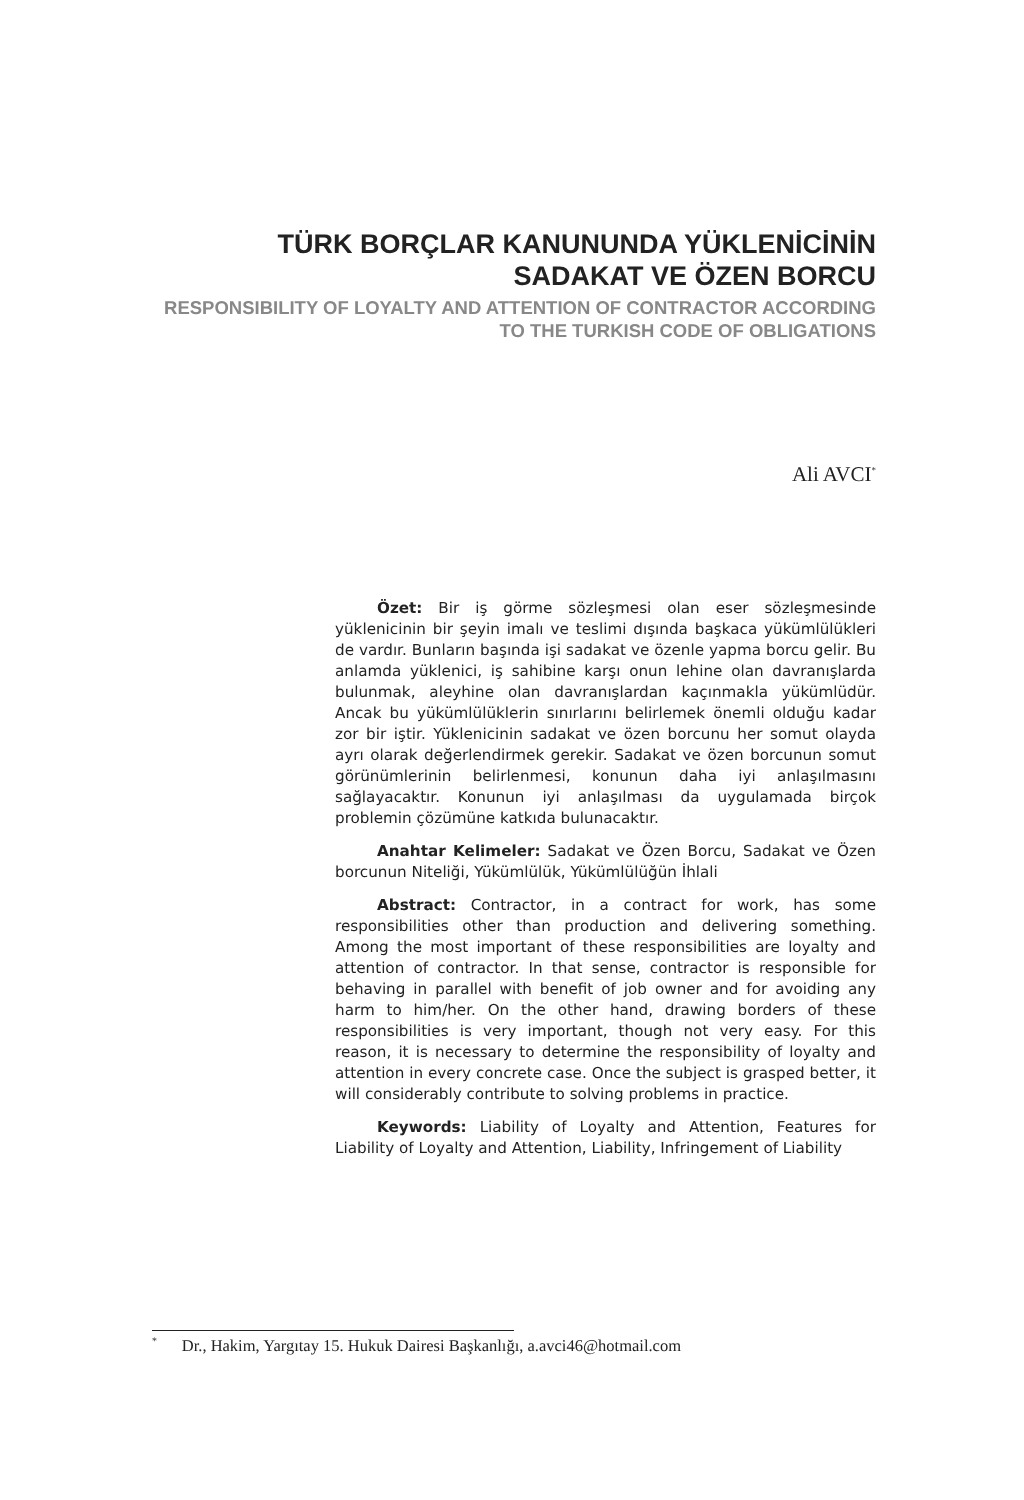TÜRK BORÇLAR KANUNUNDA YÜKLENİCİNİN SADAKAT VE ÖZEN BORCU
RESPONSIBILITY OF LOYALTY AND ATTENTION OF CONTRACTOR ACCORDING TO THE TURKISH CODE OF OBLIGATIONS
Ali AVCI<sup>*</sup>
Özet: Bir iş görme sözleşmesi olan eser sözleşmesinde yüklenicinin bir şeyin imalı ve teslimi dışında başkaca yükümlülükleri de vardır. Bunların başında işi sadakat ve özenle yapma borcu gelir. Bu anlamda yüklenici, iş sahibine karşı onun lehine olan davranışlarda bulunmak, aleyhine olan davranışlardan kaçınmakla yükümlüdür. Ancak bu yükümlülüklerin sınırlarını belirlemek önemli olduğu kadar zor bir iştir. Yüklenicinin sadakat ve özen borcunu her somut olayda ayrı olarak değerlendirmek gerekir. Sadakat ve özen borcunun somut görünümlerinin belirlenmesi, konunun daha iyi anlaşılmasını sağlayacaktır. Konunun iyi anlaşılması da uygulamada birçok problemin çözümüne katkıda bulunacaktır.
Anahtar Kelimeler: Sadakat ve Özen Borcu, Sadakat ve Özen borcunun Niteliği, Yükümlülük, Yükümlülüğün İhlali
Abstract: Contractor, in a contract for work, has some responsibilities other than production and delivering something. Among the most important of these responsibilities are loyalty and attention of contractor. In that sense, contractor is responsible for behaving in parallel with benefit of job owner and for avoiding any harm to him/her. On the other hand, drawing borders of these responsibilities is very important, though not very easy. For this reason, it is necessary to determine the responsibility of loyalty and attention in every concrete case. Once the subject is grasped better, it will considerably contribute to solving problems in practice.
Keywords: Liability of Loyalty and Attention, Features for Liability of Loyalty and Attention, Liability, Infringement of Liability
<sup>*</sup> Dr., Hakim, Yargıtay 15. Hukuk Dairesi Başkanlığı, a.avci46@hotmail.com